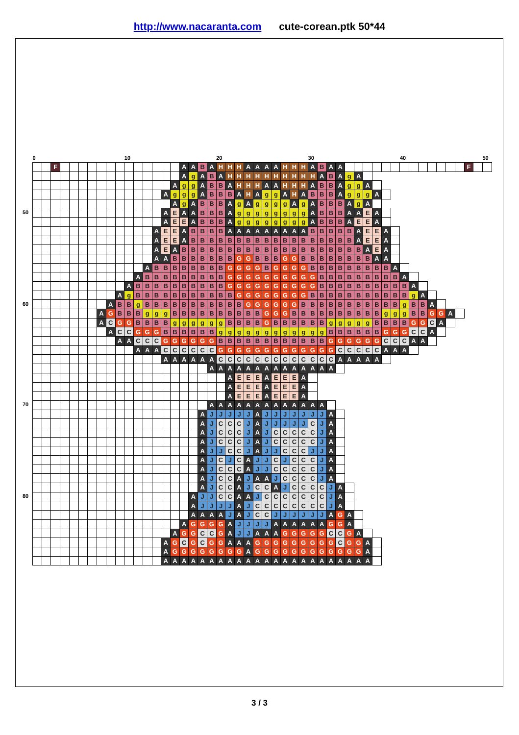http://www.nacaranta.com cute-corean.ptk 50*44
| | 0 | | | | | | | | | | 10 | | | | | | | | | | 20 | | | | | | | | | | 30 | | | | | | | | | | 40 | | | | | | | | | 50 |
| | | | F | | | | | | | | | | | | | | A | A | B | A | H | H | H | A | A | A | A | H | H | H | A | B | A | A | | | | | | | | | | | | | | F | | |
| | | | | | | | | | | | | | | | | | A | g | A | B | A | H | H | H | H | H | H | H | H | H | H | A | B | A | g | A | | | | | | | | | | | | | | |
| | | | | | | | | | | | | | | | | A | g | g | A | B | B | A | H | H | H | A | A | H | H | H | A | B | B | A | g | g | A | | | | | | | | | | | | | |
| | | | | | | | | | | | | | | | A | g | g | g | A | B | B | B | A | H | A | g | g | A | H | A | B | B | B | A | g | g | g | A | | | | | | | | | | | | |
| | | | | | | | | | | | | | | | | A | g | A | B | B | B | A | g | A | g | g | g | g | A | g | A | B | B | B | A | g | A | | | | | | | | | | | | | |
| 50 | | | | | | | | | | | | | | | A | E | A | A | B | B | B | A | g | g | g | g | g | g | g | g | A | B | B | B | A | A | E | A | | | | | | | | | | | | |
| | | | | | | | | | | | | | | | A | E | E | A | B | B | B | A | g | g | g | g | g | g | g | g | A | B | B | B | A | E | E | A | | | | | | | | | | | | |
| | | | | | | | | | | | | | | A | E | E | A | B | B | B | B | A | A | A | A | A | A | A | A | A | B | B | B | B | B | A | E | E | A | | | | | | | | | | | |
| | | | | | | | | | | | | | | A | E | E | A | B | B | B | B | B | B | B | B | B | B | B | B | B | B | B | B | B | B | A | E | E | A | | | | | | | | | | | |
| | | | | | | | | | | | | | | A | E | A | B | B | B | B | B | B | B | B | B | B | B | B | B | B | B | B | B | B | B | B | A | E | A | | | | | | | | | | | |
| | | | | | | | | | | | | | | A | A | B | B | B | B | B | B | B | G | G | B | B | B | G | G | B | B | B | B | B | B | B | B | A | A | | | | | | | | | | | |
| | | | | | | | | | | | | | A | B | B | B | B | B | B | B | B | G | G | G | G | B | G | G | G | G | B | B | B | B | B | B | B | B | B | A | | | | | | | | | | |
| | | | | | | | | | | | | A | B | B | B | B | B | B | B | B | B | G | G | G | G | G | G | G | G | G | G | B | B | B | B | B | B | B | B | B | A | | | | | | | | | |
| | | | | | | | | | | | A | B | B | B | B | B | B | B | B | B | B | G | G | G | G | G | G | G | G | G | G | B | B | B | B | B | B | B | B | B | B | A | | | | | | | | |
| | | | | | | | | | | A | g | B | B | B | B | B | B | B | B | B | B | B | G | G | G | G | G | G | G | G | B | B | B | B | B | B | B | B | B | B | B | g | A | | | | | | | |
| 60 | | | | | | | | | A | B | B | g | B | B | B | B | B | B | B | B | B | B | B | G | G | G | G | G | G | B | B | B | B | B | B | B | B | B | B | B | g | B | B | A | | | | | | |
| | | | | | | | | A | G | B | B | B | g | g | g | B | B | B | B | B | B | B | B | B | B | G | G | G | B | B | B | B | B | B | B | B | B | B | g | g | g | B | B | G | G | A | | | | |
| | | | | | | | | A | C | G | G | B | B | B | B | g | g | g | g | g | g | B | B | B | B | G | B | B | B | B | B | B | g | g | g | g | g | B | B | B | B | G | G | C | A | | | | | |
| | | | | | | | | | A | C | C | G | G | G | B | B | B | B | B | B | g | g | g | g | g | g | g | g | g | g | g | g | B | B | B | B | B | B | G | G | G | C | C | A | | | | | | |
| | | | | | | | | | | A | A | C | C | C | G | G | G | G | G | G | B | B | B | B | B | B | B | B | B | B | B | B | G | G | G | G | G | G | C | C | C | A | A | | | | | | | |
| | | | | | | | | | | | | A | A | A | C | C | C | C | C | C | G | G | G | G | G | G | G | G | G | G | G | G | G | C | C | C | C | C | A | A | A | | | | | | | | | |
| | | | | | | | | | | | | | | | A | A | A | A | A | A | C | C | C | C | C | C | C | C | C | C | C | C | C | A | A | A | A | A | | | | | | | | | | | | |
| | | | | | | | | | | | | | | | | | | | | A | A | A | A | A | A | A | A | A | A | A | A | A | A | | | | | | | | | | | | | | | | | |
| | | | | | | | | | | | | | | | | | | | | | | A | E | E | E | A | E | E | E | A | | | | | | | | | | | | | | | | | | | | |
| | | | | | | | | | | | | | | | | | | | | | | A | E | E | E | A | E | E | E | A | | | | | | | | | | | | | | | | | | | | |
| | | | | | | | | | | | | | | | | | | | | | | A | E | E | E | A | E | E | E | A | | | | | | | | | | | | | | | | | | | | |
| 70 | | | | | | | | | | | | | | | | | | | | A | A | A | A | A | A | A | A | A | A | A | A | A | | | | | | | | | | | | | | | | | | |
| | | | | | | | | | | | | | | | | | | | A | J | J | J | J | J | A | J | J | J | J | J | J | J | A | | | | | | | | | | | | | | | | | |
| | | | | | | | | | | | | | | | | | | | A | J | C | C | C | J | A | J | J | J | J | J | C | J | A | | | | | | | | | | | | | | | | | |
| | | | | | | | | | | | | | | | | | | | A | J | C | C | C | J | A | J | C | C | C | C | C | J | A | | | | | | | | | | | | | | | | | |
| | | | | | | | | | | | | | | | | | | | A | J | C | C | C | J | A | J | C | C | C | C | C | J | A | | | | | | | | | | | | | | | | | |
| | | | | | | | | | | | | | | | | | | | A | J | J | C | C | J | A | J | J | C | C | C | J | J | A | | | | | | | | | | | | | | | | | |
| | | | | | | | | | | | | | | | | | | | A | J | C | J | C | A | J | J | C | J | C | C | C | J | A | | | | | | | | | | | | | | | | | |
| | | | | | | | | | | | | | | | | | | | A | J | C | C | C | A | J | J | C | C | C | C | C | J | A | | | | | | | | | | | | | | | | | |
| | | | | | | | | | | | | | | | | | | | A | J | C | C | A | J | A | A | J | C | C | C | C | J | A | | | | | | | | | | | | | | | | | |
| | | | | | | | | | | | | | | | | | | | A | J | C | C | A | J | C | C | A | J | C | C | C | C | J | A | | | | | | | | | | | | | | | | |
| 80 | | | | | | | | | | | | | | | | | | A | J | J | C | C | A | A | J | C | C | C | C | C | C | C | J | A | | | | | | | | | | | | | | | | |
| | | | | | | | | | | | | | | | | | | A | J | J | J | J | A | J | C | C | C | C | C | C | C | C | J | A | | | | | | | | | | | | | | | | |
| | | | | | | | | | | | | | | | | | | A | A | A | A | J | A | J | C | C | J | J | J | J | J | J | A | G | A | | | | | | | | | | | | | | | |
| | | | | | | | | | | | | | | | | | A | G | G | G | G | A | J | J | J | J | A | A | A | A | A | A | G | G | A | | | | | | | | | | | | | | | |
| | | | | | | | | | | | | | | | | A | G | G | C | C | G | A | J | J | A | A | A | G | G | G | G | G | C | C | G | A | | | | | | | | | | | | | | |
| | | | | | | | | | | | | | | | A | G | C | G | C | G | G | A | A | A | G | G | G | G | G | G | G | G | G | C | G | G | A | | | | | | | | | | | | | |
| | | | | | | | | | | | | | | | A | G | G | G | G | G | G | G | G | A | G | G | G | G | G | G | G | G | G | G | G | G | A | | | | | | | | | | | | | |
| | | | | | | | | | | | | | | | A | A | A | A | A | A | A | A | A | A | A | A | A | A | A | A | A | A | A | A | A | A | A | | | | | | | | | | | | | |
3 / 3